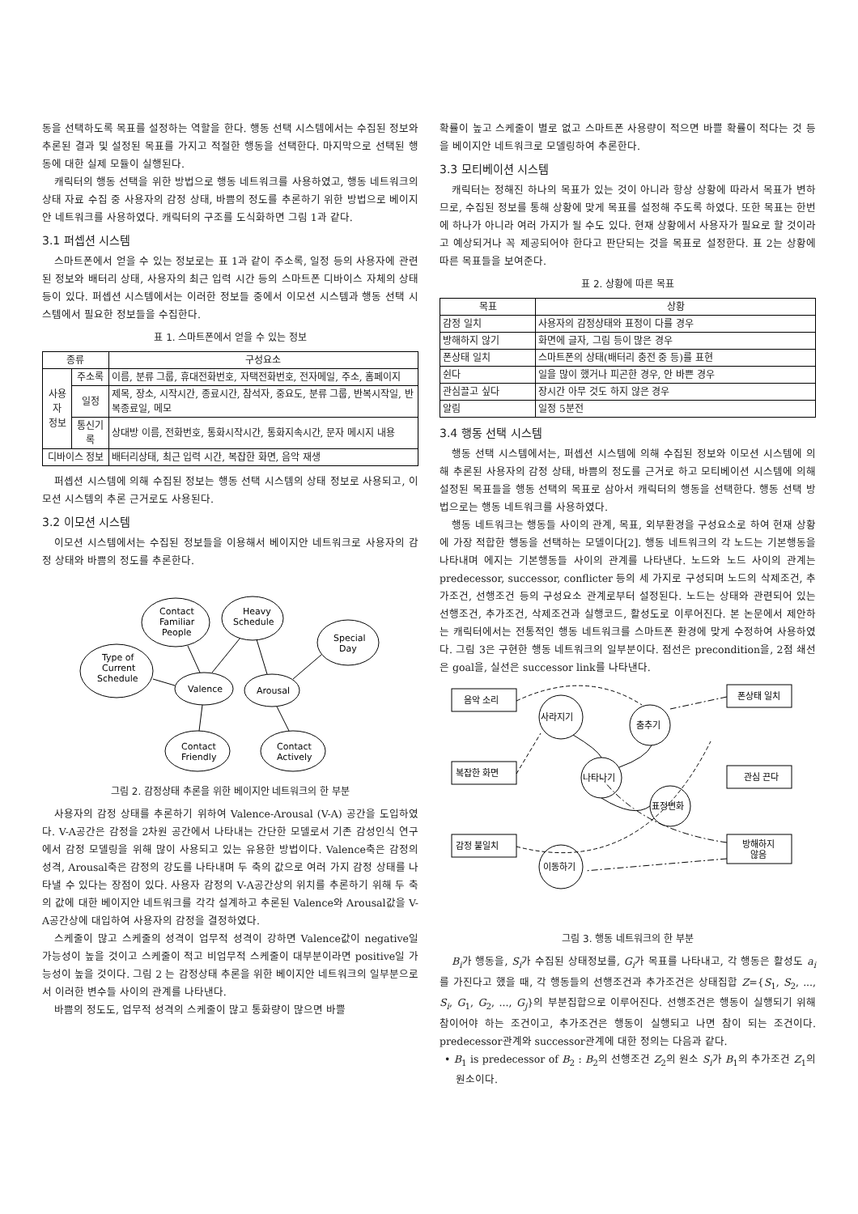동을 선택하도록 목표를 설정하는 역할을 한다. 행동 선택 시스템에서는 수집된 정보와 추론된 결과 및 설정된 목표를 가지고 적절한 행동을 선택한다. 마지막으로 선택된 행동에 대한 실제 모듈이 실행된다.
캐릭터의 행동 선택을 위한 방법으로 행동 네트워크를 사용하였고, 행동 네트워크의 상태 자료 수집 중 사용자의 감정 상태, 바쁨의 정도를 추론하기 위한 방법으로 베이지안 네트워크를 사용하였다. 캐릭터의 구조를 도식화하면 그림 1과 같다.
3.1 퍼셉션 시스템
스마트폰에서 얻을 수 있는 정보로는 표 1과 같이 주소록, 일정 등의 사용자에 관련된 정보와 배터리 상태, 사용자의 최근 입력 시간 등의 스마트폰 디바이스 자체의 상태 등이 있다. 퍼셉션 시스템에서는 이러한 정보들 중에서 이모션 시스템과 행동 선택 시스템에서 필요한 정보들을 수집한다.
표 1. 스마트폰에서 얻을 수 있는 정보
| 종류 | | 구성요소 |
| --- | --- | --- |
| 사용자 정보 | 주소록 | 이름, 분류 그룹, 휴대전화번호, 자택전화번호, 전자메일, 주소, 홈페이지 |
| | 일정 | 제목, 장소, 시작시간, 종료시간, 참석자, 중요도, 분류 그룹, 반복시작일, 반복종료일, 메모 |
| | 통신기록 | 상대방 이름, 전화번호, 통화시작시간, 통화지속시간, 문자 메시지 내용 |
| 디바이스 정보 | | 배터리상태, 최근 입력 시간, 복잡한 화면, 음악 재생 |
퍼셉션 시스템에 의해 수집된 정보는 행동 선택 시스템의 상태 정보로 사용되고, 이모션 시스템의 추론 근거로도 사용된다.
3.2 이모션 시스템
이모션 시스템에서는 수집된 정보들을 이용해서 베이지안 네트워크로 사용자의 감정 상태와 바쁨의 정도를 추론한다.
Contact
Familiar
People
Heavy
Schedule
Special
Day
Type of
Current
Schedule
Valence
Arousal
Contact
Friendly
Contact
Actively
그림 2. 감정상태 추론을 위한 베이지안 네트워크의 한 부분
사용자의 감정 상태를 추론하기 위하여 Valence-Arousal (V-A) 공간을 도입하였다. V-A공간은 감정을 2차원 공간에서 나타내는 간단한 모델로서 기존 감성인식 연구에서 감정 모델링을 위해 많이 사용되고 있는 유용한 방법이다. Valence축은 감정의 성격, Arousal축은 감정의 강도를 나타내며 두 축의 값으로 여러 가지 감정 상태를 나타낼 수 있다는 장점이 있다. 사용자 감정의 V-A공간상의 위치를 추론하기 위해 두 축의 값에 대한 베이지안 네트워크를 각각 설계하고 추론된 Valence와 Arousal값을 V-A공간상에 대입하여 사용자의 감정을 결정하였다.
스케줄이 많고 스케줄의 성격이 업무적 성격이 강하면 Valence값이 negative일 가능성이 높을 것이고 스케줄이 적고 비업무적 스케줄이 대부분이라면 positive일 가능성이 높을 것이다. 그림 2 는 감정상태 추론을 위한 베이지안 네트워크의 일부분으로서 이러한 변수들 사이의 관계를 나타낸다.
바쁨의 정도도, 업무적 성격의 스케줄이 많고 통화량이 많으면 바쁠
확률이 높고 스케줄이 별로 없고 스마트폰 사용량이 적으면 바쁠 확률이 적다는 것 등을 베이지안 네트워크로 모델링하여 추론한다.
3.3 모티베이션 시스템
캐릭터는 정해진 하나의 목표가 있는 것이 아니라 항상 상황에 따라서 목표가 변하므로, 수집된 정보를 통해 상황에 맞게 목표를 설정해 주도록 하였다. 또한 목표는 한번에 하나가 아니라 여러 가지가 될 수도 있다. 현재 상황에서 사용자가 필요로 할 것이라고 예상되거나 꼭 제공되어야 한다고 판단되는 것을 목표로 설정한다. 표 2는 상황에 따른 목표들을 보여준다.
표 2. 상황에 따른 목표
| 목표 | 상황 |
| --- | --- |
| 감정 일치 | 사용자의 감정상태와 표정이 다를 경우 |
| 방해하지 않기 | 화면에 글자, 그림 등이 많은 경우 |
| 폰상태 일치 | 스마트폰의 상태(배터리 충전 중 등)를 표현 |
| 쉰다 | 일을 많이 했거나 피곤한 경우, 안 바쁜 경우 |
| 관심끌고 싶다 | 장시간 아무 것도 하지 않은 경우 |
| 알림 | 일정 5분전 |
3.4 행동 선택 시스템
행동 선택 시스템에서는, 퍼셉션 시스템에 의해 수집된 정보와 이모션 시스템에 의해 추론된 사용자의 감정 상태, 바쁨의 정도를 근거로 하고 모티베이션 시스템에 의해 설정된 목표들을 행동 선택의 목표로 삼아서 캐릭터의 행동을 선택한다. 행동 선택 방법으로는 행동 네트워크를 사용하였다.
행동 네트워크는 행동들 사이의 관계, 목표, 외부환경을 구성요소로 하여 현재 상황에 가장 적합한 행동을 선택하는 모델이다[2]. 행동 네트워크의 각 노드는 기본행동을 나타내며 에지는 기본행동들 사이의 관계를 나타낸다. 노드와 노드 사이의 관계는 predecessor, successor, conflicter 등의 세 가지로 구성되며 노드의 삭제조건, 추가조건, 선행조건 등의 구성요소 관계로부터 설정된다. 노드는 상태와 관련되어 있는 선행조건, 추가조건, 삭제조건과 실행코드, 활성도로 이루어진다. 본 논문에서 제안하는 캐릭터에서는 전통적인 행동 네트워크를 스마트폰 환경에 맞게 수정하여 사용하였다. 그림 3은 구현한 행동 네트워크의 일부분이다. 점선은 precondition을, 2점 쇄선은 goal을, 실선은 successor link를 나타낸다.
음악 소리
폰상태 일치
복잡한 화면
관심 끈다
감정 불일치
방해하지
않음
사라지기
춤추기
나타나기
표정변화
이동하기
그림 3. 행동 네트워크의 한 부분
B<sub>i</sub>가 행동을, S<sub>i</sub>가 수집된 상태정보를, G<sub>i</sub>가 목표를 나타내고, 각 행동은 활성도 a<sub>i</sub>를 가진다고 했을 때, 각 행동들의 선행조건과 추가조건은 상태집합 Z={S<sub>1</sub>, S<sub>2</sub>, ..., S<sub>i</sub>, G<sub>1</sub>, G<sub>2</sub>, ..., G<sub>j</sub>}의 부분집합으로 이루어진다. 선행조건은 행동이 실행되기 위해 참이어야 하는 조건이고, 추가조건은 행동이 실행되고 나면 참이 되는 조건이다. predecessor관계와 successor관계에 대한 정의는 다음과 같다.
• B<sub>1</sub> is predecessor of B<sub>2</sub> : B<sub>2</sub>의 선행조건 Z<sub>2</sub>의 원소 S<sub>i</sub>가 B<sub>1</sub>의 추가조건 Z<sub>1</sub>의 원소이다.